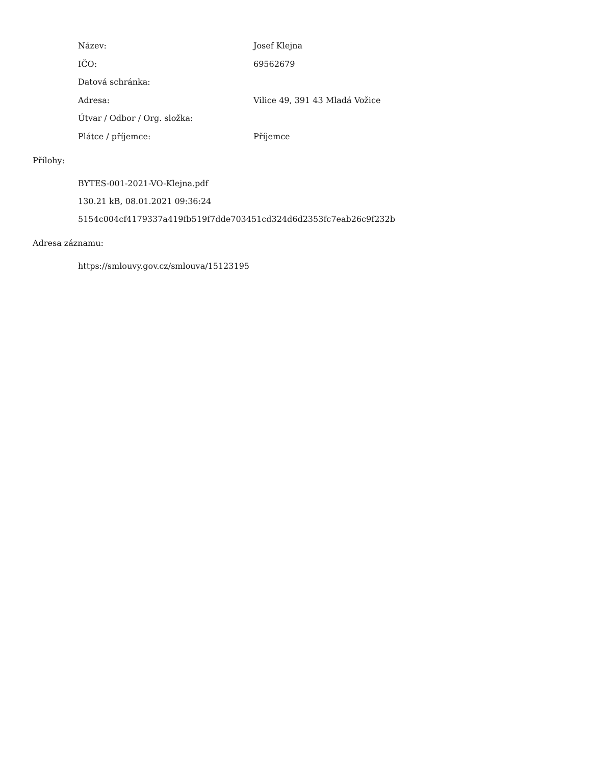| Název: | Josef Klejna |
| IČO: | 69562679 |
| Datová schránka: | |
| Adresa: | Vilice 49, 391 43 Mladá Vožice |
| Útvar / Odbor / Org. složka: | |
| Plátce / příjemce: | Příjemce |
Přílohy:
BYTES-001-2021-VO-Klejna.pdf
130.21 kB, 08.01.2021 09:36:24
5154c004cf4179337a419fb519f7dde703451cd324d6d2353fc7eab26c9f232b
Adresa záznamu:
https://smlouvy.gov.cz/smlouva/15123195